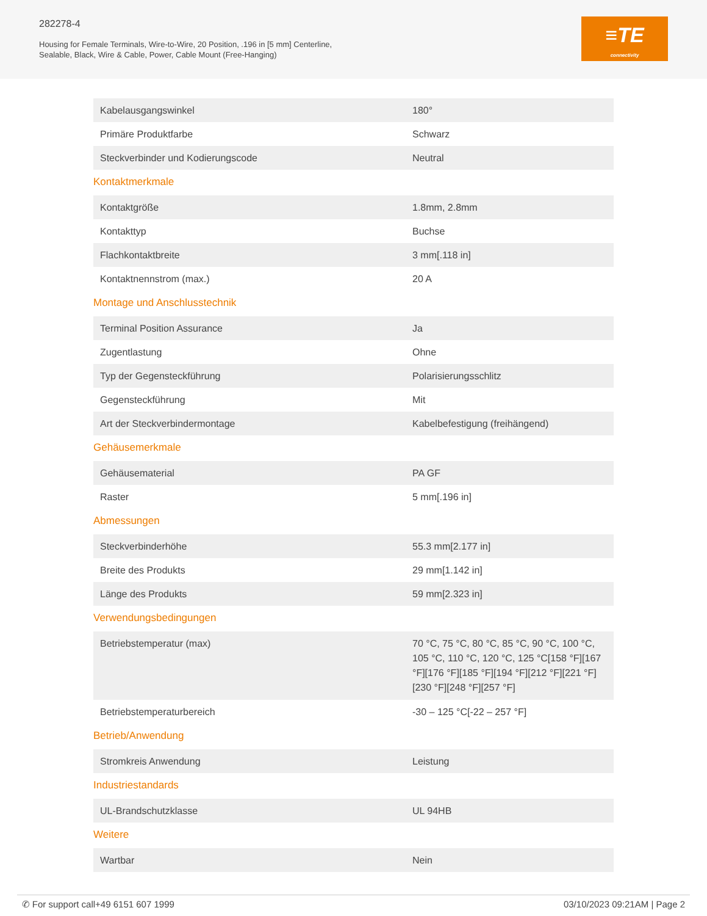282278-4
Housing for Female Terminals, Wire-to-Wire, 20 Position, .196 in [5 mm] Centerline,
Sealable, Black, Wire & Cable, Power, Cable Mount (Free-Hanging)
≡TE
connectivity
| Kabelausgangswinkel | 180° |
| Primäre Produktfarbe | Schwarz |
| Steckverbinder und Kodierungscode | Neutral |
Kontaktmerkmale
| Kontaktgröße | 1.8mm, 2.8mm |
| Kontakttyp | Buchse |
| Flachkontaktbreite | 3 mm[.118 in] |
| Kontaktnennstrom (max.) | 20 A |
Montage und Anschlusstechnik
| Terminal Position Assurance | Ja |
| Zugentlastung | Ohne |
| Typ der Gegensteckführung | Polarisierungsschlitz |
| Gegensteckführung | Mit |
| Art der Steckverbindermontage | Kabelbefestigung (freihängend) |
Gehäusemerkmale
| Gehäusematerial | PA GF |
| Raster | 5 mm[.196 in] |
Abmessungen
| Steckverbinderhöhe | 55.3 mm[2.177 in] |
| Breite des Produkts | 29 mm[1.142 in] |
| Länge des Produkts | 59 mm[2.323 in] |
Verwendungsbedingungen
| Betriebstemperatur (max) | 70 °C, 75 °C, 80 °C, 85 °C, 90 °C, 100 °C, 105 °C, 110 °C, 120 °C, 125 °C[158 °F][167 °F][176 °F][185 °F][194 °F][212 °F][221 °F][230 °F][248 °F][257 °F] |
| Betriebstemperaturbereich | -30 – 125 °C[-22 – 257 °F] |
Betrieb/Anwendung
| Stromkreis Anwendung | Leistung |
Industriestandards
| UL-Brandschutzklasse | UL 94HB |
Weitere
| Wartbar | Nein |
✆ For support call+49 6151 607 1999 03/10/2023 09:21AM | Page 2